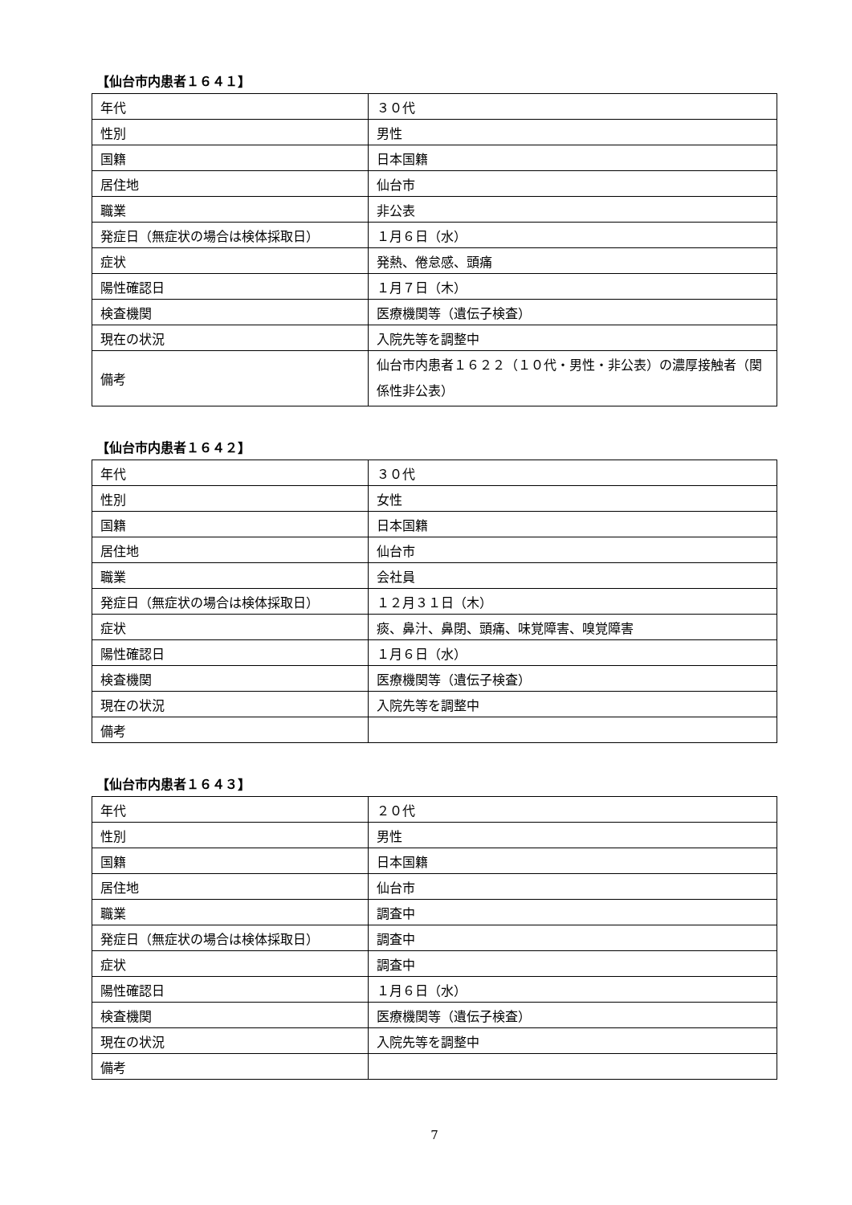【仙台市内患者１６４１】
| 年代 | ３０代 |
| 性別 | 男性 |
| 国籍 | 日本国籍 |
| 居住地 | 仙台市 |
| 職業 | 非公表 |
| 発症日（無症状の場合は検体採取日） | １月６日（水） |
| 症状 | 発熱、倦怠感、頭痛 |
| 陽性確認日 | １月７日（木） |
| 検査機関 | 医療機関等（遺伝子検査） |
| 現在の状況 | 入院先等を調整中 |
| 備考 | 仙台市内患者１６２２（１０代・男性・非公表）の濃厚接触者（関係性非公表） |
【仙台市内患者１６４２】
| 年代 | ３０代 |
| 性別 | 女性 |
| 国籍 | 日本国籍 |
| 居住地 | 仙台市 |
| 職業 | 会社員 |
| 発症日（無症状の場合は検体採取日） | １２月３１日（木） |
| 症状 | 痰、鼻汁、鼻閉、頭痛、味覚障害、嗅覚障害 |
| 陽性確認日 | １月６日（水） |
| 検査機関 | 医療機関等（遺伝子検査） |
| 現在の状況 | 入院先等を調整中 |
| 備考 | |
【仙台市内患者１６４３】
| 年代 | ２０代 |
| 性別 | 男性 |
| 国籍 | 日本国籍 |
| 居住地 | 仙台市 |
| 職業 | 調査中 |
| 発症日（無症状の場合は検体採取日） | 調査中 |
| 症状 | 調査中 |
| 陽性確認日 | １月６日（水） |
| 検査機関 | 医療機関等（遺伝子検査） |
| 現在の状況 | 入院先等を調整中 |
| 備考 | |
7